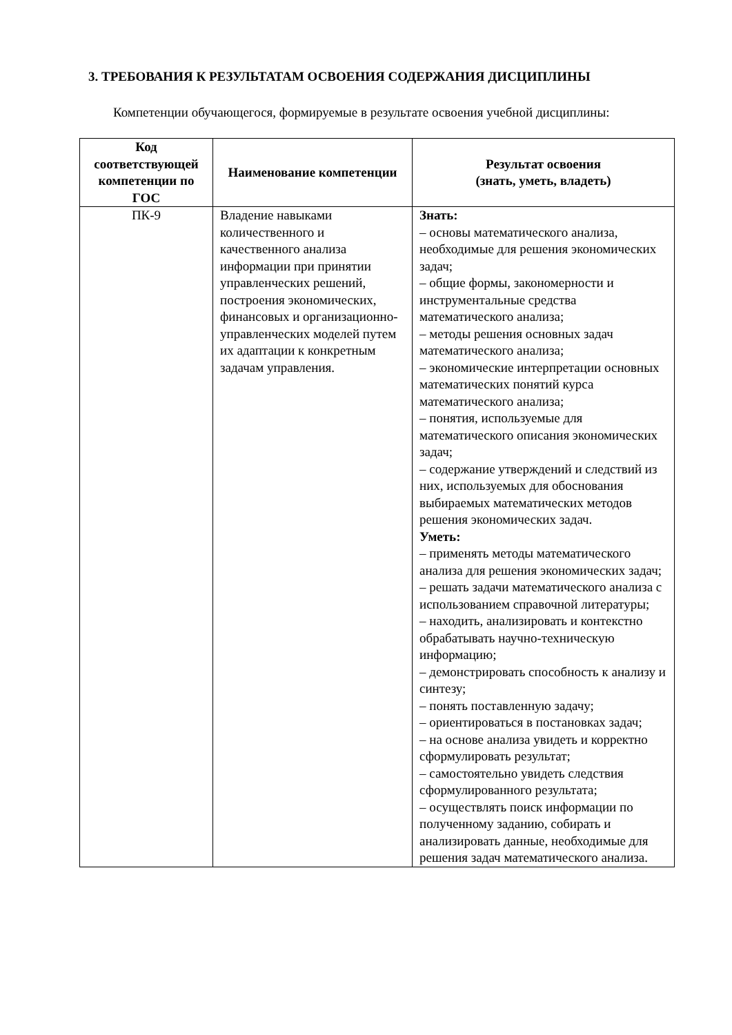3. ТРЕБОВАНИЯ К РЕЗУЛЬТАТАМ ОСВОЕНИЯ СОДЕРЖАНИЯ ДИСЦИПЛИНЫ
Компетенции обучающегося, формируемые в результате освоения учебной дисциплины:
| Код соответствующей компетенции по ГОС | Наименование компетенции | Результат освоения (знать, уметь, владеть) |
| --- | --- | --- |
| ПК-9 | Владение навыками количественного и качественного анализа информации при принятии управленческих решений, построения экономических, финансовых и организационно-управленческих моделей путем их адаптации к конкретным задачам управления. | Знать: – основы математического анализа, необходимые для решения экономических задач; – общие формы, закономерности и инструментальные средства математического анализа; – методы решения основных задач математического анализа; – экономические интерпретации основных математических понятий курса математического анализа; – понятия, используемые для математического описания экономических задач; – содержание утверждений и следствий из них, используемых для обоснования выбираемых математических методов решения экономических задач. Уметь: – применять методы математического анализа для решения экономических задач; – решать задачи математического анализа с использованием справочной литературы; – находить, анализировать и контекстно обрабатывать научно-техническую информацию; – демонстрировать способность к анализу и синтезу; – понять поставленную задачу; – ориентироваться в постановках задач; – на основе анализа увидеть и корректно сформулировать результат; – самостоятельно увидеть следствия сформулированного результата; – осуществлять поиск информации по полученному заданию, собирать и анализировать данные, необходимые для решения задач математического анализа. |